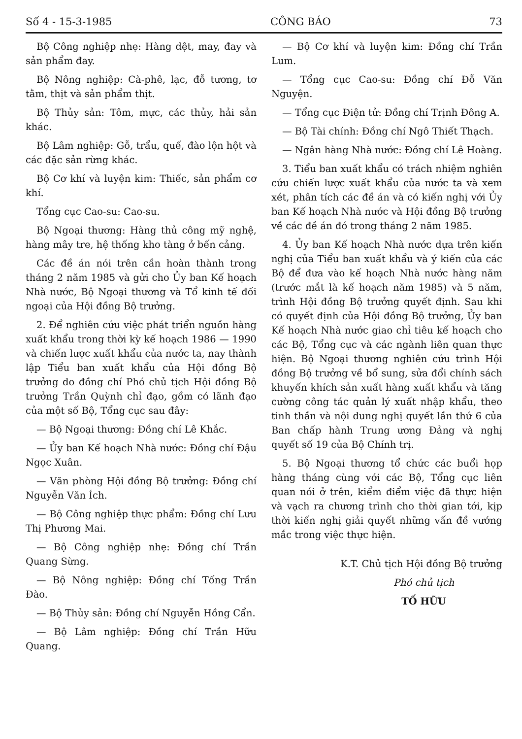Số 4 - 15-3-1985 CÔNG BÁO 73
Bộ Công nghiệp nhẹ: Hàng dệt, may, đay và sản phẩm đay.
Bộ Nông nghiệp: Cà-phê, lạc, đỗ tương, tơ tằm, thịt và sản phẩm thịt.
Bộ Thủy sản: Tôm, mực, các thủy, hải sản khác.
Bộ Lâm nghiệp: Gỗ, trẩu, quế, đào lộn hột và các đặc sản rừng khác.
Bộ Cơ khí và luyện kim: Thiếc, sản phẩm cơ khí.
Tổng cục Cao-su: Cao-su.
Bộ Ngoại thương: Hàng thủ công mỹ nghệ, hàng mây tre, hệ thống kho tàng ở bến cảng.
Các đề án nói trên cần hoàn thành trong tháng 2 năm 1985 và gửi cho Ủy ban Kế hoạch Nhà nước, Bộ Ngoại thương và Tổ kinh tế đối ngoại của Hội đồng Bộ trưởng.
2. Để nghiên cứu việc phát triển nguồn hàng xuất khẩu trong thời kỳ kế hoạch 1986 — 1990 và chiến lược xuất khẩu của nước ta, nay thành lập Tiểu ban xuất khẩu của Hội đồng Bộ trưởng do đồng chí Phó chủ tịch Hội đồng Bộ trưởng Trần Quỳnh chỉ đạo, gồm có lãnh đạo của một số Bộ, Tổng cục sau đây:
— Bộ Ngoại thương: Đồng chí Lê Khắc.
— Ủy ban Kế hoạch Nhà nước: Đồng chí Đậu Ngọc Xuân.
— Văn phòng Hội đồng Bộ trưởng: Đồng chí Nguyễn Văn Ích.
— Bộ Công nghiệp thực phẩm: Đồng chí Lưu Thị Phương Mai.
— Bộ Công nghiệp nhẹ: Đồng chí Trần Quang Sừng.
— Bộ Nông nghiệp: Đồng chí Tống Trần Đào.
— Bộ Thủy sản: Đồng chí Nguyễn Hồng Cẩn.
— Bộ Lâm nghiệp: Đồng chí Trần Hữu Quang.
— Bộ Cơ khí và luyện kim: Đồng chí Trần Lum.
— Tổng cục Cao-su: Đồng chí Đỗ Văn Nguyện.
— Tổng cục Điện tử: Đồng chí Trịnh Đông A.
— Bộ Tài chính: Đồng chí Ngô Thiết Thạch.
— Ngân hàng Nhà nước: Đồng chí Lê Hoàng.
3. Tiểu ban xuất khẩu có trách nhiệm nghiên cứu chiến lược xuất khẩu của nước ta và xem xét, phân tích các đề án và có kiến nghị với Ủy ban Kế hoạch Nhà nước và Hội đồng Bộ trưởng về các đề án đó trong tháng 2 năm 1985.
4. Ủy ban Kế hoạch Nhà nước dựa trên kiến nghị của Tiểu ban xuất khẩu và ý kiến của các Bộ để đưa vào kế hoạch Nhà nước hàng năm (trước mắt là kế hoạch năm 1985) và 5 năm, trình Hội đồng Bộ trưởng quyết định. Sau khi có quyết định của Hội đồng Bộ trưởng, Ủy ban Kế hoạch Nhà nước giao chỉ tiêu kế hoạch cho các Bộ, Tổng cục và các ngành liên quan thực hiện. Bộ Ngoại thương nghiên cứu trình Hội đồng Bộ trưởng về bổ sung, sửa đổi chính sách khuyến khích sản xuất hàng xuất khẩu và tăng cường công tác quản lý xuất nhập khẩu, theo tinh thần và nội dung nghị quyết lần thứ 6 của Ban chấp hành Trung ương Đảng và nghị quyết số 19 của Bộ Chính trị.
5. Bộ Ngoại thương tổ chức các buổi họp hàng tháng cùng với các Bộ, Tổng cục liên quan nói ở trên, kiểm điểm việc đã thực hiện và vạch ra chương trình cho thời gian tới, kịp thời kiến nghị giải quyết những vấn đề vướng mắc trong việc thực hiện.
K.T. Chủ tịch Hội đồng Bộ trưởng
Phó chủ tịch
TỐ HỮU